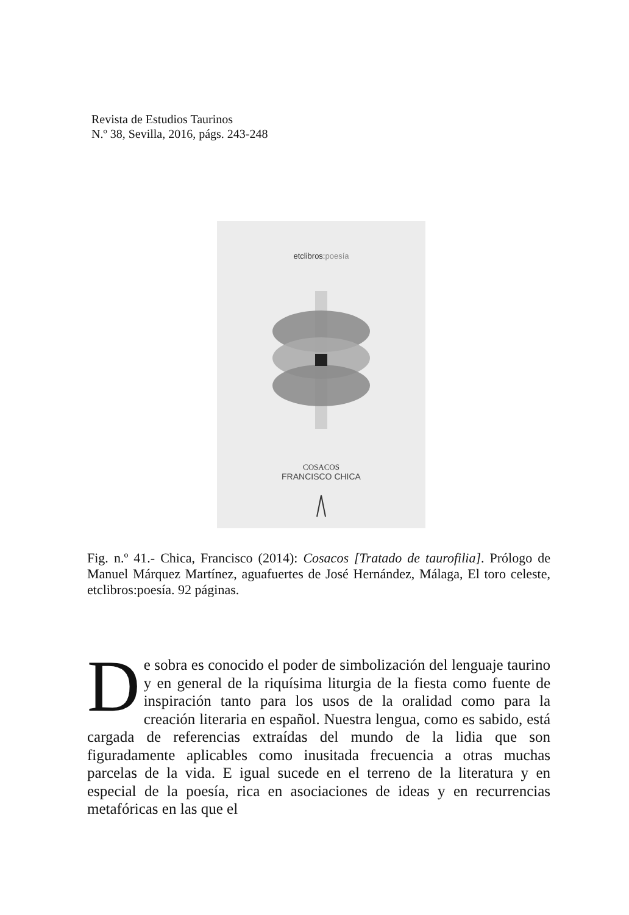Revista de Estudios Taurinos
N.º 38, Sevilla, 2016, págs. 243-248
etclibros:poesía
COSACOS
FRANCISCO CHICA
Fig. n.º 41.- Chica, Francisco (2014): Cosacos [Tratado de taurofilia]. Prólogo de Manuel Márquez Martínez, aguafuertes de José Hernández, Málaga, El toro celeste, etclibros:poesía. 92 páginas.
De sobra es conocido el poder de simbolización del lenguaje taurino y en general de la riquísima liturgia de la fiesta como fuente de inspiración tanto para los usos de la oralidad como para la creación literaria en español. Nuestra lengua, como es sabido, está cargada de referencias extraídas del mundo de la lidia que son figuradamente aplicables como inusitada frecuencia a otras muchas parcelas de la vida. E igual sucede en el terreno de la literatura y en especial de la poesía, rica en asociaciones de ideas y en recurrencias metafóricas en las que el